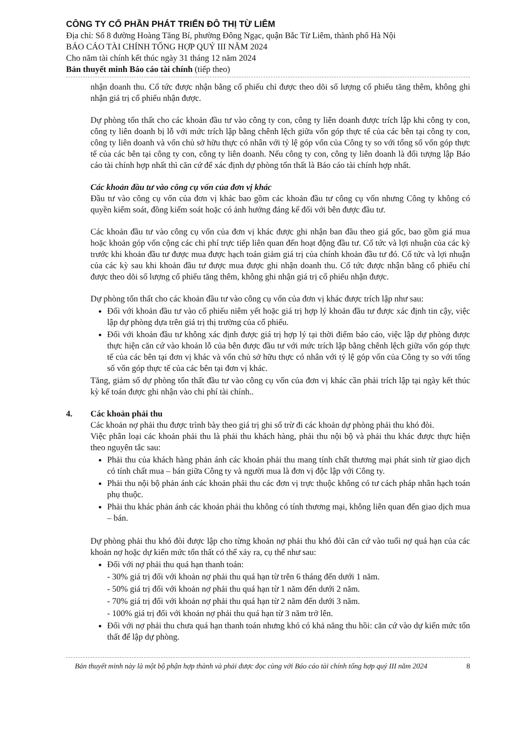CÔNG TY CỔ PHẦN PHÁT TRIỂN ĐÔ THỊ TỪ LIÊM
Địa chỉ: Số 8 đường Hoàng Tăng Bí, phường Đông Ngạc, quận Bắc Từ Liêm, thành phố Hà Nội
BÁO CÁO TÀI CHÍNH TỔNG HỢP QUÝ III NĂM 2024
Cho năm tài chính kết thúc ngày 31 tháng 12 năm 2024
Bản thuyết minh Báo cáo tài chính (tiếp theo)
nhận doanh thu. Cổ tức được nhận bằng cổ phiếu chỉ được theo dõi số lượng cổ phiếu tăng thêm, không ghi nhận giá trị cổ phiếu nhận được.
Dự phòng tổn thất cho các khoản đầu tư vào công ty con, công ty liên doanh được trích lập khi công ty con, công ty liên doanh bị lỗ với mức trích lập bằng chênh lệch giữa vốn góp thực tế của các bên tại công ty con, công ty liên doanh và vốn chủ sở hữu thực có nhân với tỷ lệ góp vốn của Công ty so với tổng số vốn góp thực tế của các bên tại công ty con, công ty liên doanh. Nếu công ty con, công ty liên doanh là đối tượng lập Báo cáo tài chính hợp nhất thì căn cứ để xác định dự phòng tổn thất là Báo cáo tài chính hợp nhất.
Các khoản đầu tư vào công cụ vốn của đơn vị khác
Đầu tư vào công cụ vốn của đơn vị khác bao gồm các khoản đầu tư công cụ vốn nhưng Công ty không có quyền kiểm soát, đồng kiểm soát hoặc có ảnh hưởng đáng kể đối với bên được đầu tư.
Các khoản đầu tư vào công cụ vốn của đơn vị khác được ghi nhận ban đầu theo giá gốc, bao gồm giá mua hoặc khoản góp vốn cộng các chi phí trực tiếp liên quan đến hoạt động đầu tư. Cổ tức và lợi nhuận của các kỳ trước khi khoản đầu tư được mua được hạch toán giảm giá trị của chính khoản đầu tư đó. Cổ tức và lợi nhuận của các kỳ sau khi khoản đầu tư được mua được ghi nhận doanh thu. Cổ tức được nhận bằng cổ phiếu chỉ được theo dõi số lượng cổ phiếu tăng thêm, không ghi nhận giá trị cổ phiếu nhận được.
Dự phòng tổn thất cho các khoản đầu tư vào công cụ vốn của đơn vị khác được trích lập như sau:
Đối với khoản đầu tư vào cổ phiếu niêm yết hoặc giá trị hợp lý khoản đầu tư được xác định tin cậy, việc lập dự phòng dựa trên giá trị thị trường của cổ phiếu.
Đối với khoản đầu tư không xác định được giá trị hợp lý tại thời điểm báo cáo, việc lập dự phòng được thực hiện căn cứ vào khoản lỗ của bên được đầu tư với mức trích lập bằng chênh lệch giữa vốn góp thực tế của các bên tại đơn vị khác và vốn chủ sở hữu thực có nhân với tỷ lệ góp vốn của Công ty so với tổng số vốn góp thực tế của các bên tại đơn vị khác.
Tăng, giảm số dự phòng tổn thất đầu tư vào công cụ vốn của đơn vị khác cần phải trích lập tại ngày kết thúc kỳ kế toán được ghi nhận vào chi phí tài chính..
4. Các khoản phải thu
Các khoản nợ phải thu được trình bày theo giá trị ghi sổ trừ đi các khoản dự phòng phải thu khó đòi.
Việc phân loại các khoản phải thu là phải thu khách hàng, phải thu nội bộ và phải thu khác được thực hiện theo nguyên tắc sau:
Phải thu của khách hàng phản ánh các khoản phải thu mang tính chất thương mại phát sinh từ giao dịch có tính chất mua – bán giữa Công ty và người mua là đơn vị độc lập với Công ty.
Phải thu nội bộ phản ánh các khoản phải thu các đơn vị trực thuộc không có tư cách pháp nhân hạch toán phụ thuộc.
Phải thu khác phản ánh các khoản phải thu không có tính thương mại, không liên quan đến giao dịch mua – bán.
Dự phòng phải thu khó đòi được lập cho từng khoản nợ phải thu khó đòi căn cứ vào tuổi nợ quá hạn của các khoản nợ hoặc dự kiến mức tổn thất có thể xảy ra, cụ thể như sau:
Đối với nợ phải thu quá hạn thanh toán:
- 30% giá trị đối với khoản nợ phải thu quá hạn từ trên 6 tháng đến dưới 1 năm.
- 50% giá trị đối với khoản nợ phải thu quá hạn từ 1 năm đến dưới 2 năm.
- 70% giá trị đối với khoản nợ phải thu quá hạn từ 2 năm đến dưới 3 năm.
- 100% giá trị đối với khoản nợ phải thu quá hạn từ 3 năm trở lên.
Đối với nợ phải thu chưa quá hạn thanh toán nhưng khó có khả năng thu hồi: căn cứ vào dự kiến mức tổn thất để lập dự phòng.
Bản thuyết minh này là một bộ phận hợp thành và phải được đọc cùng với Báo cáo tài chính tổng hợp quý III năm 2024 8